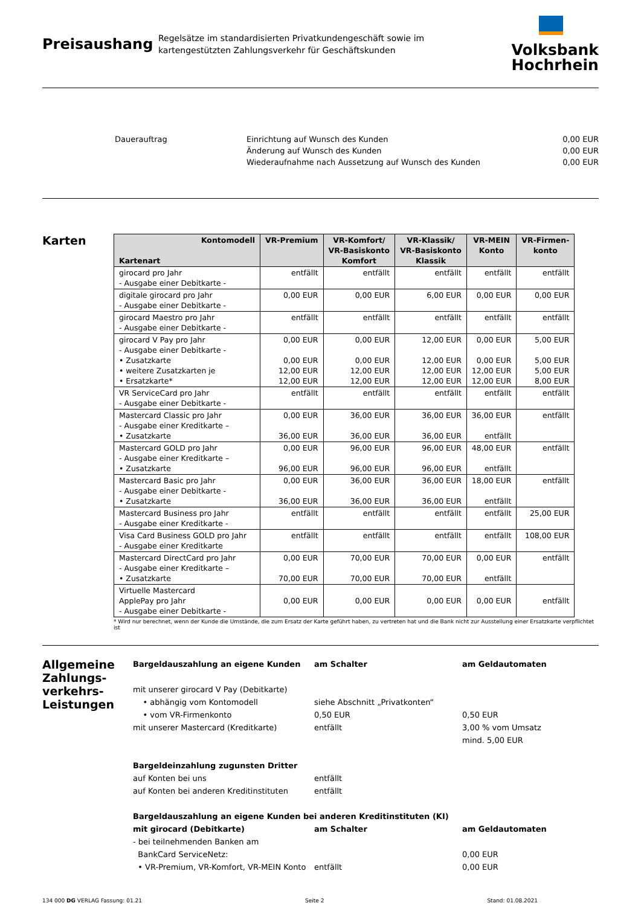Preisaushang
Regelsätze im standardisierten Privatkundengeschäft sowie im kartengestützten Zahlungsverkehr für Geschäftskunden
Volksbank
Hochrhein
Dauerauftrag Einrichtung auf Wunsch des Kunden
Änderung auf Wunsch des Kunden
Wiederaufnahme nach Aussetzung auf Wunsch des Kunden
0,00 EUR
0,00 EUR
0,00 EUR
Karten
| Kontomodell Kartenart | VR-Premium | VR-Komfort/ VR-Basiskonto Komfort | VR-Klassik/ VR-Basiskonto Klassik | VR-MEIN Konto | VR-Firmen- konto |
| --- | --- | --- | --- | --- | --- |
| girocard pro Jahr - Ausgabe einer Debitkarte - | entfällt | entfällt | entfällt | entfällt | entfällt |
| digitale girocard pro Jahr - Ausgabe einer Debitkarte - | 0,00 EUR | 0,00 EUR | 6,00 EUR | 0,00 EUR | 0,00 EUR |
| girocard Maestro pro Jahr - Ausgabe einer Debitkarte - | entfällt | entfällt | entfällt | entfällt | entfällt |
| girocard V Pay pro Jahr - Ausgabe einer Debitkarte - • Zusatzkarte • weitere Zusatzkarten je • Ersatzkarte* | 0,00 EUR 0,00 EUR 12,00 EUR 12,00 EUR | 0,00 EUR 0,00 EUR 12,00 EUR 12,00 EUR | 12,00 EUR 12,00 EUR 12,00 EUR 12,00 EUR | 0,00 EUR 0,00 EUR 12,00 EUR 12,00 EUR | 5,00 EUR 5,00 EUR 5,00 EUR 8,00 EUR |
| VR ServiceCard pro Jahr - Ausgabe einer Debitkarte - | entfällt | entfällt | entfällt | entfällt | entfällt |
| Mastercard Classic pro Jahr - Ausgabe einer Kreditkarte – • Zusatzkarte | 0,00 EUR 36,00 EUR | 36,00 EUR 36,00 EUR | 36,00 EUR 36,00 EUR | 36,00 EUR entfällt | entfällt |
| Mastercard GOLD pro Jahr - Ausgabe einer Kreditkarte – • Zusatzkarte | 0,00 EUR 96,00 EUR | 96,00 EUR 96,00 EUR | 96,00 EUR 96,00 EUR | 48,00 EUR entfällt | entfällt |
| Mastercard Basic pro Jahr - Ausgabe einer Debitkarte - • Zusatzkarte | 0,00 EUR 36,00 EUR | 36,00 EUR 36,00 EUR | 36,00 EUR 36,00 EUR | 18,00 EUR entfällt | entfällt |
| Mastercard Business pro Jahr - Ausgabe einer Kreditkarte - | entfällt | entfällt | entfällt | entfällt | 25,00 EUR |
| Visa Card Business GOLD pro Jahr - Ausgabe einer Kreditkarte | entfällt | entfällt | entfällt | entfällt | 108,00 EUR |
| Mastercard DirectCard pro Jahr - Ausgabe einer Kreditkarte – • Zusatzkarte | 0,00 EUR 70,00 EUR | 70,00 EUR 70,00 EUR | 70,00 EUR 70,00 EUR | 0,00 EUR entfällt | entfällt |
| Virtuelle Mastercard ApplePay pro Jahr - Ausgabe einer Debitkarte - | 0,00 EUR | 0,00 EUR | 0,00 EUR | 0,00 EUR | entfällt |
* Wird nur berechnet, wenn der Kunde die Umstände, die zum Ersatz der Karte geführt haben, zu vertreten hat und die Bank nicht zur Ausstellung einer Ersatzkarte verpflichtet ist
Allgemeine Zahlungs-verkehrs-Leistungen
Bargeldauszahlung an eigene Kunden am Schalter am Geldautomaten
mit unserer girocard V Pay (Debitkarte)
• abhängig vom Kontomodell siehe Abschnitt „Privatkonten“
• vom VR-Firmenkonto 0,50 EUR 0,50 EUR
mit unserer Mastercard (Kreditkarte) entfällt 3,00 % vom Umsatz
mind. 5,00 EUR
Bargeldeinzahlung zugunsten Dritter
auf Konten bei uns entfällt
auf Konten bei anderen Kreditinstituten
entfällt
Bargeldauszahlung an eigene Kunden bei anderen Kreditinstituten (KI)
mit girocard (Debitkarte) am Schalter am Geldautomaten
- bei teilnehmenden Banken am
BankCard ServiceNetz: 0,00 EUR
• VR-Premium, VR-Komfort, VR-MEIN Konto
entfällt 0,00 EUR
134 000 DG VERLAG Fassung: 01.21 Seite 2 Stand: 01.08.2021